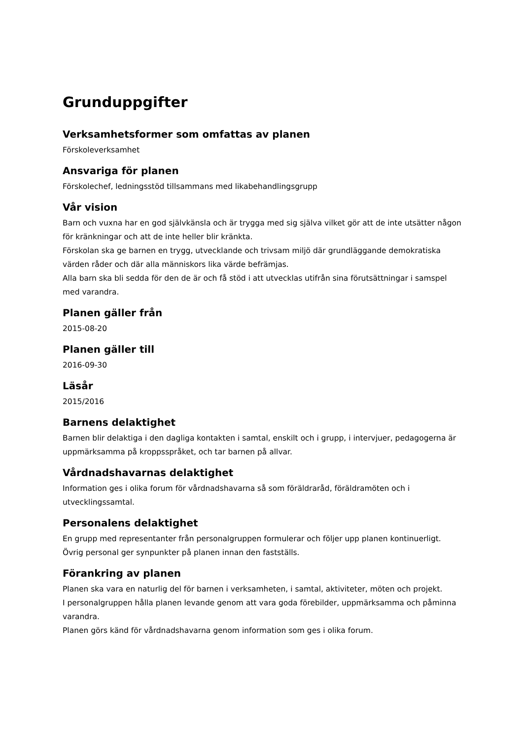Grunduppgifter
Verksamhetsformer som omfattas av planen
Förskoleverksamhet
Ansvariga för planen
Förskolechef, ledningsstöd tillsammans med likabehandlingsgrupp
Vår vision
Barn och vuxna har en god självkänsla och är trygga med sig själva vilket gör att de inte utsätter någon för kränkningar och att de inte heller blir kränkta.
Förskolan ska ge barnen en trygg, utvecklande och trivsam miljö där grundläggande demokratiska värden råder och där alla människors lika värde befrämjas.
Alla barn ska bli sedda för den de är och få stöd i att utvecklas utifrån sina förutsättningar i samspel med varandra.
Planen gäller från
2015-08-20
Planen gäller till
2016-09-30
Läsår
2015/2016
Barnens delaktighet
Barnen blir delaktiga i den dagliga kontakten i samtal, enskilt och i grupp, i intervjuer, pedagogerna är uppmärksamma på kroppsspråket, och tar barnen på allvar.
Vårdnadshavarnas delaktighet
Information ges i olika forum för vårdnadshavarna så som föräldraråd, föräldramöten och i utvecklingssamtal.
Personalens delaktighet
En grupp med representanter från personalgruppen formulerar och följer upp planen kontinuerligt.
Övrig personal ger synpunkter på planen innan den fastställs.
Förankring av planen
Planen ska vara en naturlig del för barnen i verksamheten, i samtal, aktiviteter, möten och projekt.
I personalgruppen hålla planen levande genom att vara goda förebilder, uppmärksamma och påminna varandra.
Planen görs känd för vårdnadshavarna genom information som ges i olika forum.